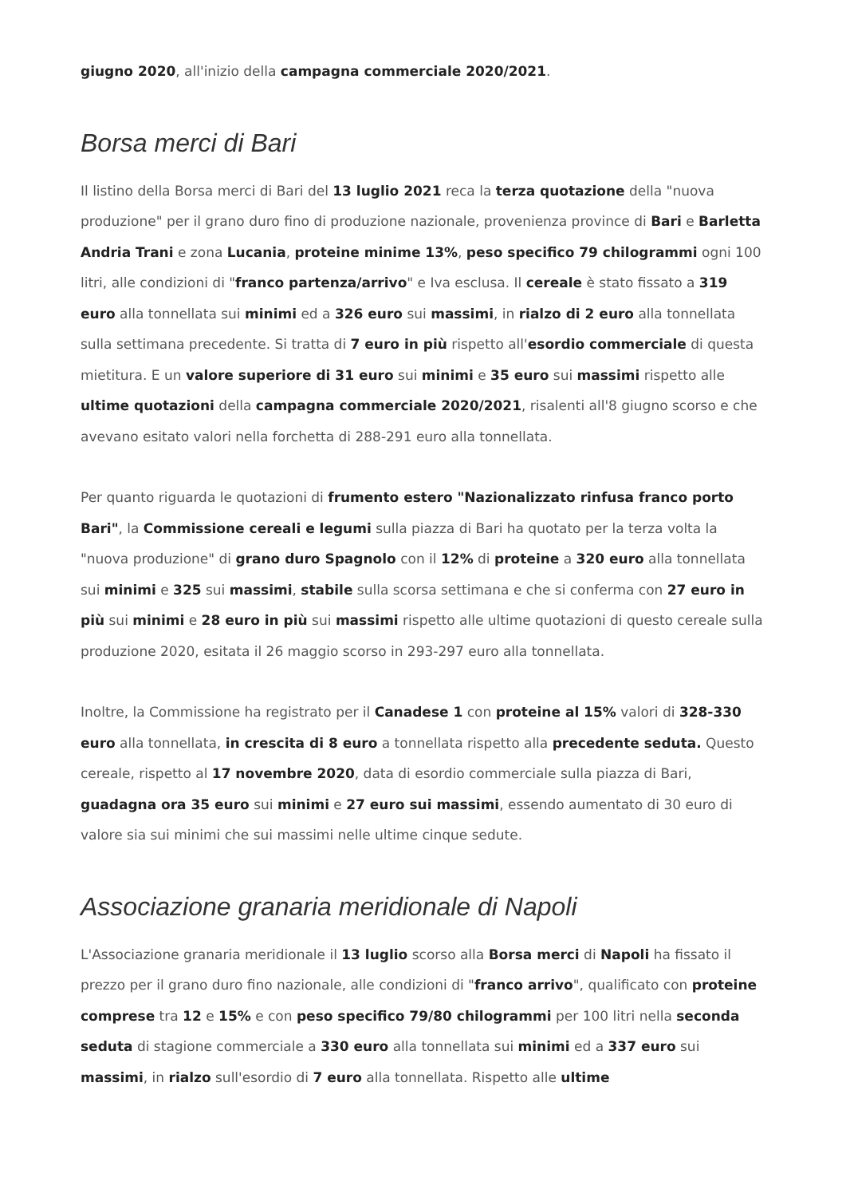giugno 2020, all'inizio della campagna commerciale 2020/2021.
Borsa merci di Bari
Il listino della Borsa merci di Bari del 13 luglio 2021 reca la terza quotazione della "nuova produzione" per il grano duro fino di produzione nazionale, provenienza province di Bari e Barletta Andria Trani e zona Lucania, proteine minime 13%, peso specifico 79 chilogrammi ogni 100 litri, alle condizioni di "franco partenza/arrivo" e Iva esclusa. Il cereale è stato fissato a 319 euro alla tonnellata sui minimi ed a 326 euro sui massimi, in rialzo di 2 euro alla tonnellata sulla settimana precedente. Si tratta di 7 euro in più rispetto all'esordio commerciale di questa mietitura. E un valore superiore di 31 euro sui minimi e 35 euro sui massimi rispetto alle ultime quotazioni della campagna commerciale 2020/2021, risalenti all'8 giugno scorso e che avevano esitato valori nella forchetta di 288-291 euro alla tonnellata.
Per quanto riguarda le quotazioni di frumento estero "Nazionalizzato rinfusa franco porto Bari", la Commissione cereali e legumi sulla piazza di Bari ha quotato per la terza volta la "nuova produzione" di grano duro Spagnolo con il 12% di proteine a 320 euro alla tonnellata sui minimi e 325 sui massimi, stabile sulla scorsa settimana e che si conferma con 27 euro in più sui minimi e 28 euro in più sui massimi rispetto alle ultime quotazioni di questo cereale sulla produzione 2020, esitata il 26 maggio scorso in 293-297 euro alla tonnellata.
Inoltre, la Commissione ha registrato per il Canadese 1 con proteine al 15% valori di 328-330 euro alla tonnellata, in crescita di 8 euro a tonnellata rispetto alla precedente seduta. Questo cereale, rispetto al 17 novembre 2020, data di esordio commerciale sulla piazza di Bari, guadagna ora 35 euro sui minimi e 27 euro sui massimi, essendo aumentato di 30 euro di valore sia sui minimi che sui massimi nelle ultime cinque sedute.
Associazione granaria meridionale di Napoli
L'Associazione granaria meridionale il 13 luglio scorso alla Borsa merci di Napoli ha fissato il prezzo per il grano duro fino nazionale, alle condizioni di "franco arrivo", qualificato con proteine comprese tra 12 e 15% e con peso specifico 79/80 chilogrammi per 100 litri nella seconda seduta di stagione commerciale a 330 euro alla tonnellata sui minimi ed a 337 euro sui massimi, in rialzo sull'esordio di 7 euro alla tonnellata. Rispetto alle ultime